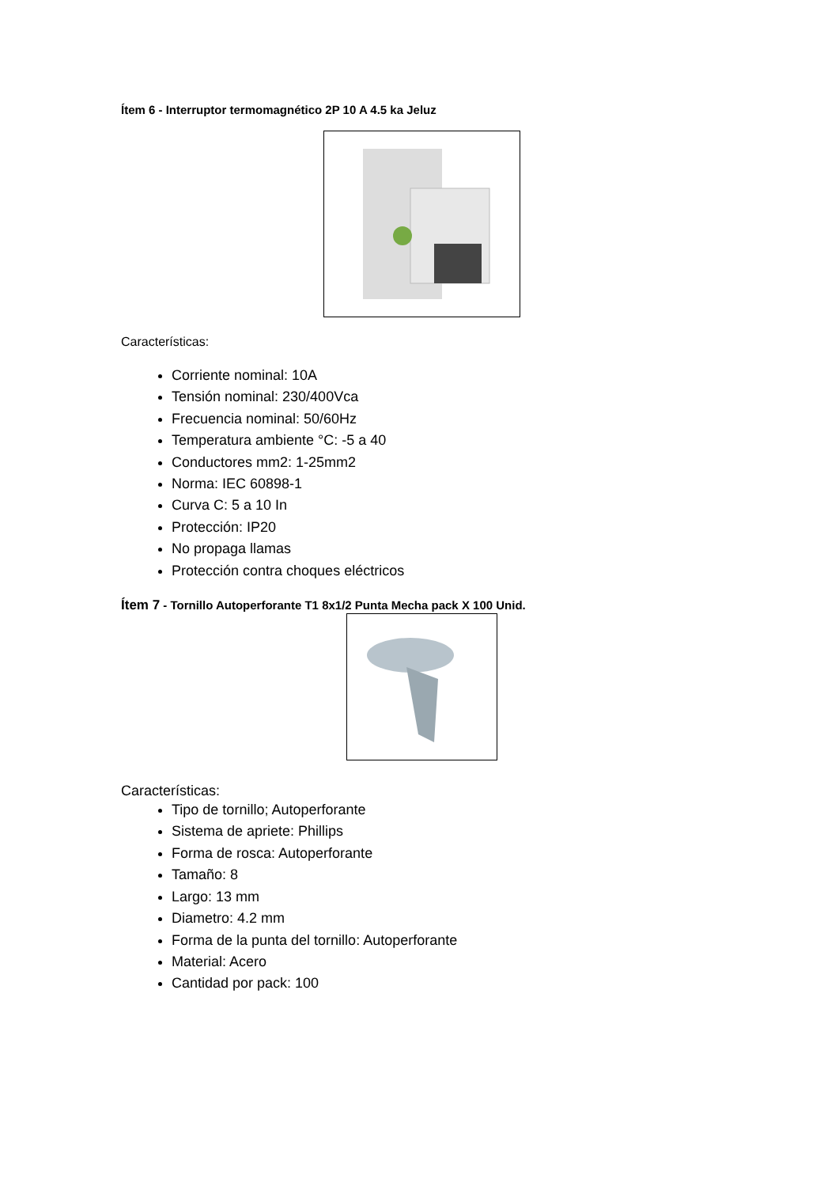Ítem 6 - Interruptor termomagnético 2P 10 A 4.5 ka Jeluz
Características:
Corriente nominal: 10A
Tensión nominal: 230/400Vca
Frecuencia nominal: 50/60Hz
Temperatura ambiente °C: -5 a 40
Conductores mm2: 1-25mm2
Norma: IEC 60898-1
Curva C: 5 a 10 In
Protección: IP20
No propaga llamas
Protección contra choques eléctricos
Ítem 7 - Tornillo Autoperforante T1 8x1/2 Punta Mecha pack X 100 Unid.
Características:
Tipo de tornillo; Autoperforante
Sistema de apriete: Phillips
Forma de rosca: Autoperforante
Tamaño: 8
Largo: 13 mm
Diametro: 4.2 mm
Forma de la punta del tornillo: Autoperforante
Material: Acero
Cantidad por pack: 100